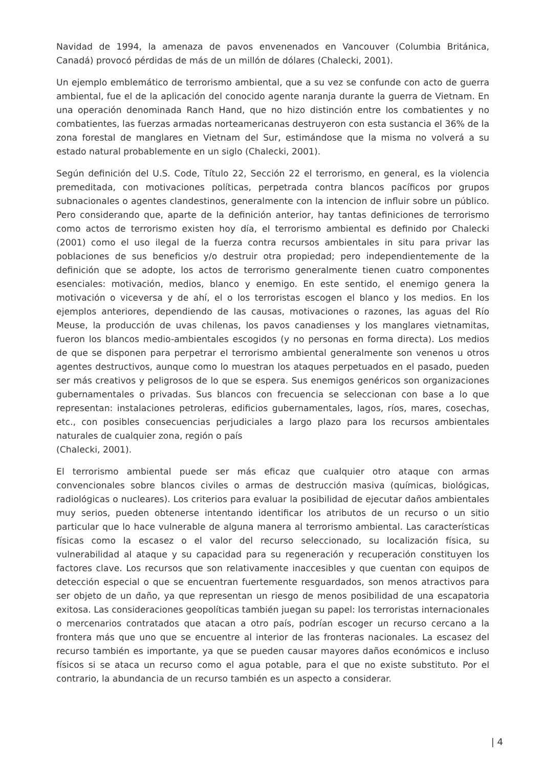Navidad de 1994, la amenaza de pavos envenenados en Vancouver (Columbia Británica, Canadá) provocó pérdidas de más de un millón de dólares (Chalecki, 2001).
Un ejemplo emblemático de terrorismo ambiental, que a su vez se confunde con acto de guerra ambiental, fue el de la aplicación del conocido agente naranja durante la guerra de Vietnam. En una operación denominada Ranch Hand, que no hizo distinción entre los combatientes y no combatientes, las fuerzas armadas norteamericanas destruyeron con esta sustancia el 36% de la zona forestal de manglares en Vietnam del Sur, estimándose que la misma no volverá a su estado natural probablemente en un siglo (Chalecki, 2001).
Según definición del U.S. Code, Título 22, Sección 22 el terrorismo, en general, es la violencia premeditada, con motivaciones políticas, perpetrada contra blancos pacíficos por grupos subnacionales o agentes clandestinos, generalmente con la intencion de influir sobre un público. Pero considerando que, aparte de la definición anterior, hay tantas definiciones de terrorismo como actos de terrorismo existen hoy día, el terrorismo ambiental es definido por Chalecki (2001) como el uso ilegal de la fuerza contra recursos ambientales in situ para privar las poblaciones de sus beneficios y/o destruir otra propiedad; pero independientemente de la definición que se adopte, los actos de terrorismo generalmente tienen cuatro componentes esenciales: motivación, medios, blanco y enemigo. En este sentido, el enemigo genera la motivación o viceversa y de ahí, el o los terroristas escogen el blanco y los medios. En los ejemplos anteriores, dependiendo de las causas, motivaciones o razones, las aguas del Río Meuse, la producción de uvas chilenas, los pavos canadienses y los manglares vietnamitas, fueron los blancos medio-ambientales escogidos (y no personas en forma directa). Los medios de que se disponen para perpetrar el terrorismo ambiental generalmente son venenos u otros agentes destructivos, aunque como lo muestran los ataques perpetuados en el pasado, pueden ser más creativos y peligrosos de lo que se espera. Sus enemigos genéricos son organizaciones gubernamentales o privadas. Sus blancos con frecuencia se seleccionan con base a lo que representan: instalaciones petroleras, edificios gubernamentales, lagos, ríos, mares, cosechas, etc., con posibles consecuencias perjudiciales a largo plazo para los recursos ambientales naturales de cualquier zona, región o país
(Chalecki, 2001).
El terrorismo ambiental puede ser más eficaz que cualquier otro ataque con armas convencionales sobre blancos civiles o armas de destrucción masiva (químicas, biológicas, radiológicas o nucleares). Los criterios para evaluar la posibilidad de ejecutar daños ambientales muy serios, pueden obtenerse intentando identificar los atributos de un recurso o un sitio particular que lo hace vulnerable de alguna manera al terrorismo ambiental. Las características físicas como la escasez o el valor del recurso seleccionado, su localización física, su vulnerabilidad al ataque y su capacidad para su regeneración y recuperación constituyen los factores clave. Los recursos que son relativamente inaccesibles y que cuentan con equipos de detección especial o que se encuentran fuertemente resguardados, son menos atractivos para ser objeto de un daño, ya que representan un riesgo de menos posibilidad de una escapatoria exitosa. Las consideraciones geopolíticas también juegan su papel: los terroristas internacionales o mercenarios contratados que atacan a otro país, podrían escoger un recurso cercano a la frontera más que uno que se encuentre al interior de las fronteras nacionales. La escasez del recurso también es importante, ya que se pueden causar mayores daños económicos e incluso físicos si se ataca un recurso como el agua potable, para el que no existe substituto. Por el contrario, la abundancia de un recurso también es un aspecto a considerar.
| 4